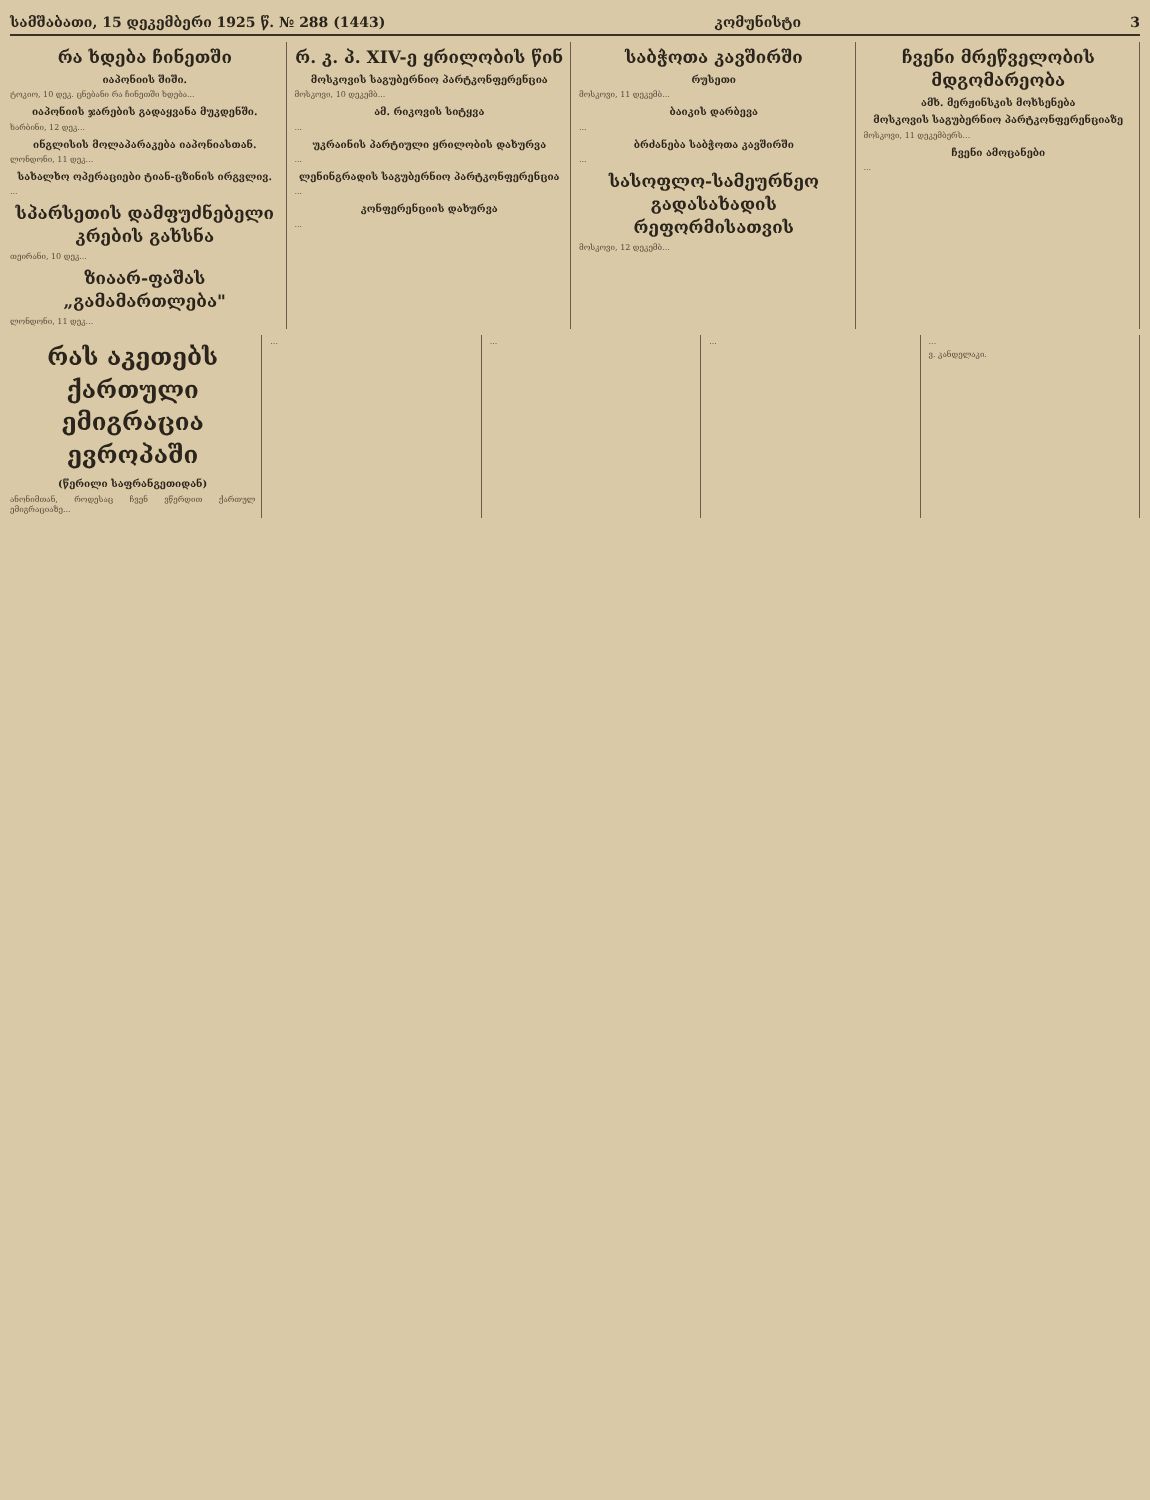სამშაბათი, 15 დეკემბერი 1925 წ. № 288 (1443) კომუნისტი 3
რა ხდება ჩინეთში
იაპონიის შიში.
ტოკიო, 10 დეკ. ცნებანი რა ჩინეთში ხდება...
იაპონიის ჯარების გადაყვანა მუკდენში.
ხარბინი, 12 დეკ...
ინგლისის მოლაპარაკება იაპონიასთან.
ლონდონი, 11 დეკ...
სახალხო ოპერაციები ტიან-ცზინის ირგვლივ.
...
სპარსეთის დამფუძნებელი კრების გახსნა
თეირანი, 10 დეკ...
ზიაარ-ფაშას „გამამართლება"
ლონდონი, 11 დეკ...
რ. კ. პ. XIV-ე ყრილობის წინ
მოსკოვის საგუბერნიო პარტკონფერენცია
მოსკოვი, 10 დეკემბ...
ამ. რიკოვის სიტყვა
...
უკრაინის პარტიული ყრილობის დახურვა
...
ლენინგრადის საგუბერნიო პარტკონფერენცია
...
კონფერენციის დახურვა
...
საბჭოთა კავშირში
რუსეთი
მოსკოვი, 11 დეკემბ...
ბაიკის დარბევა
...
ბრძანება საბჭოთა კავშირში
...
სასოფლო-სამეურნეო გადასახადის რეფორმისათვის
მოსკოვი, 12 დეკემბ...
ჩვენი მრეწველობის მდგომარეობა
ამხ. მერჟინსკის მოხსენება
მოსკოვის საგუბერნიო პარტკონფერენციაზე
მოსკოვი, 11 დეკემბერს...
ჩვენი ამოცანები
...
რას აკეთებს ქართული ემიგრაცია ევროპაში
(წერილი საფრანგეთიდან)
ანონიმთან, როდესაც ჩვენ ვწერდით ქართულ ემიგრაციაზე...
... ... ... ...
ვ. კანდელაკი.